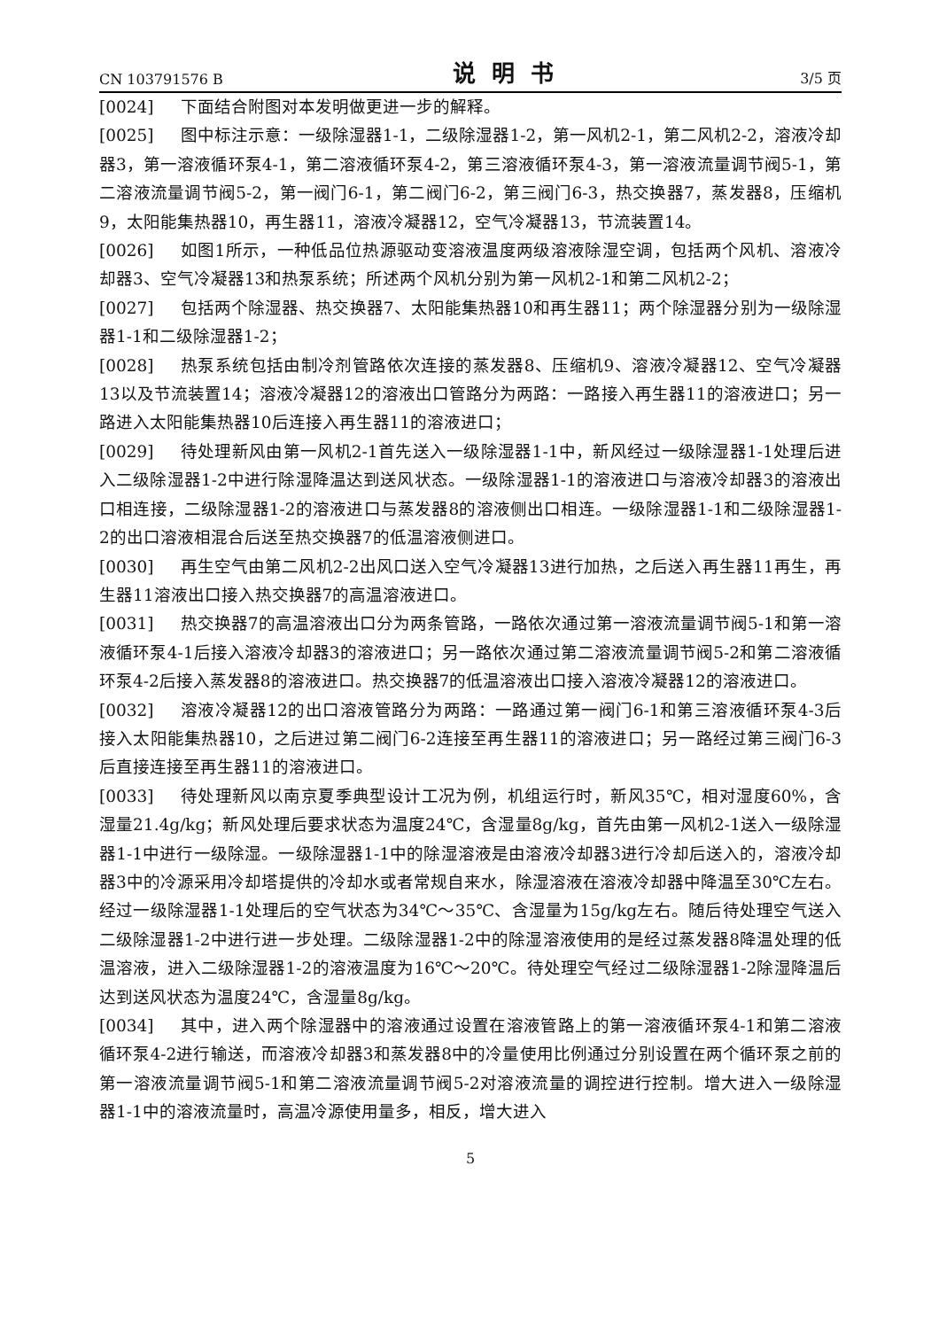CN 103791576 B 说明书 3/5 页
[0024] 下面结合附图对本发明做更进一步的解释。
[0025] 图中标注示意：一级除湿器1-1，二级除湿器1-2，第一风机2-1，第二风机2-2，溶液冷却器3，第一溶液循环泵4-1，第二溶液循环泵4-2，第三溶液循环泵4-3，第一溶液流量调节阀5-1，第二溶液流量调节阀5-2，第一阀门6-1，第二阀门6-2，第三阀门6-3，热交换器7，蒸发器8，压缩机9，太阳能集热器10，再生器11，溶液冷凝器12，空气冷凝器13，节流装置14。
[0026] 如图1所示，一种低品位热源驱动变溶液温度两级溶液除湿空调，包括两个风机、溶液冷却器3、空气冷凝器13和热泵系统；所述两个风机分别为第一风机2-1和第二风机2-2；
[0027] 包括两个除湿器、热交换器7、太阳能集热器10和再生器11；两个除湿器分别为一级除湿器1-1和二级除湿器1-2；
[0028] 热泵系统包括由制冷剂管路依次连接的蒸发器8、压缩机9、溶液冷凝器12、空气冷凝器13以及节流装置14；溶液冷凝器12的溶液出口管路分为两路：一路接入再生器11的溶液进口；另一路进入太阳能集热器10后连接入再生器11的溶液进口；
[0029] 待处理新风由第一风机2-1首先送入一级除湿器1-1中，新风经过一级除湿器1-1处理后进入二级除湿器1-2中进行除湿降温达到送风状态。一级除湿器1-1的溶液进口与溶液冷却器3的溶液出口相连接，二级除湿器1-2的溶液进口与蒸发器8的溶液侧出口相连。一级除湿器1-1和二级除湿器1-2的出口溶液相混合后送至热交换器7的低温溶液侧进口。
[0030] 再生空气由第二风机2-2出风口送入空气冷凝器13进行加热，之后送入再生器11再生，再生器11溶液出口接入热交换器7的高温溶液进口。
[0031] 热交换器7的高温溶液出口分为两条管路，一路依次通过第一溶液流量调节阀5-1和第一溶液循环泵4-1后接入溶液冷却器3的溶液进口；另一路依次通过第二溶液流量调节阀5-2和第二溶液循环泵4-2后接入蒸发器8的溶液进口。热交换器7的低温溶液出口接入溶液冷凝器12的溶液进口。
[0032] 溶液冷凝器12的出口溶液管路分为两路：一路通过第一阀门6-1和第三溶液循环泵4-3后接入太阳能集热器10，之后进过第二阀门6-2连接至再生器11的溶液进口；另一路经过第三阀门6-3后直接连接至再生器11的溶液进口。
[0033] 待处理新风以南京夏季典型设计工况为例，机组运行时，新风35℃，相对湿度60%，含湿量21.4g/kg；新风处理后要求状态为温度24℃，含湿量8g/kg，首先由第一风机2-1送入一级除湿器1-1中进行一级除湿。一级除湿器1-1中的除湿溶液是由溶液冷却器3进行冷却后送入的，溶液冷却器3中的冷源采用冷却塔提供的冷却水或者常规自来水，除湿溶液在溶液冷却器中降温至30℃左右。经过一级除湿器1-1处理后的空气状态为34℃～35℃、含湿量为15g/kg左右。随后待处理空气送入二级除湿器1-2中进行进一步处理。二级除湿器1-2中的除湿溶液使用的是经过蒸发器8降温处理的低温溶液，进入二级除湿器1-2的溶液温度为16℃～20℃。待处理空气经过二级除湿器1-2除湿降温后达到送风状态为温度24℃，含湿量8g/kg。
[0034] 其中，进入两个除湿器中的溶液通过设置在溶液管路上的第一溶液循环泵4-1和第二溶液循环泵4-2进行输送，而溶液冷却器3和蒸发器8中的冷量使用比例通过分别设置在两个循环泵之前的第一溶液流量调节阀5-1和第二溶液流量调节阀5-2对溶液流量的调控进行控制。增大进入一级除湿器1-1中的溶液流量时，高温冷源使用量多，相反，增大进入
5